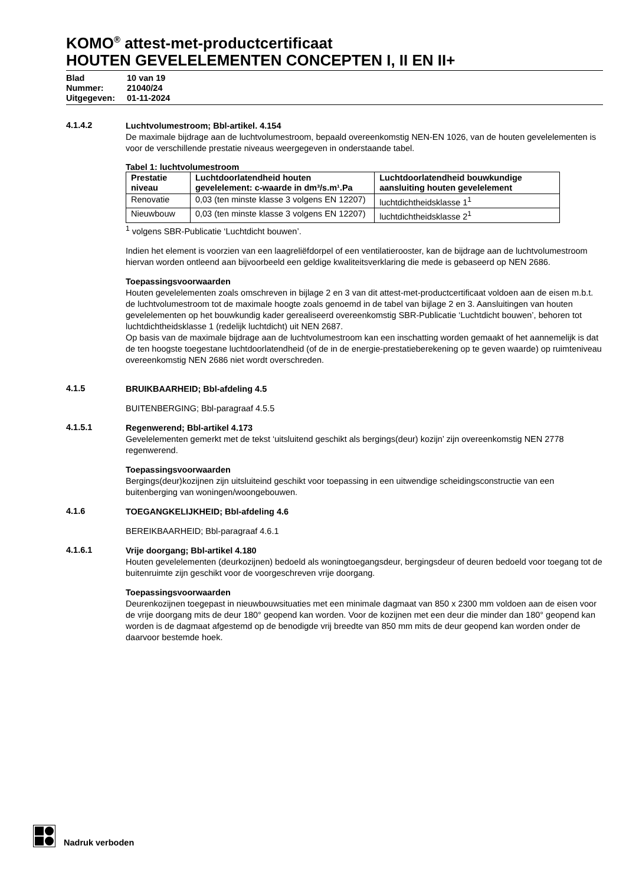KOMO<sup>®</sup> attest-met-productcertificaat
HOUTEN GEVELELEMENTEN CONCEPTEN I, II EN II+
| Blad | 10 van 19 |
| Nummer: | 21040/24 |
| Uitgegeven: | 01-11-2024 |
4.1.4.2
Luchtvolumestroom; Bbl-artikel. 4.154
De maximale bijdrage aan de luchtvolumestroom, bepaald overeenkomstig NEN-EN 1026, van de houten gevelelementen is voor de verschillende prestatie niveaus weergegeven in onderstaande tabel.
Tabel 1: luchtvolumestroom
| Prestatie niveau | Luchtdoorlatendheid houten gevelelement: c-waarde in dm³/s.m¹.Pa | Luchtdoorlatendheid bouwkundige aansluiting houten gevelelement |
| --- | --- | --- |
| Renovatie | 0,03 (ten minste klasse 3 volgens EN 12207) | luchtdichtheidsklasse 1<sup>1</sup> |
| Nieuwbouw | 0,03 (ten minste klasse 3 volgens EN 12207) | luchtdichtheidsklasse 2<sup>1</sup> |
<sup>1</sup> volgens SBR-Publicatie ‘Luchtdicht bouwen’.
Indien het element is voorzien van een laagreliëfdorpel of een ventilatierooster, kan de bijdrage aan de luchtvolumestroom hiervan worden ontleend aan bijvoorbeeld een geldige kwaliteitsverklaring die mede is gebaseerd op NEN 2686.
Toepassingsvoorwaarden
Houten gevelelementen zoals omschreven in bijlage 2 en 3 van dit attest-met-productcertificaat voldoen aan de eisen m.b.t. de luchtvolumestroom tot de maximale hoogte zoals genoemd in de tabel van bijlage 2 en 3. Aansluitingen van houten gevelelementen op het bouwkundig kader gerealiseerd overeenkomstig SBR-Publicatie ‘Luchtdicht bouwen’, behoren tot luchtdichtheidsklasse 1 (redelijk luchtdicht) uit NEN 2687.
Op basis van de maximale bijdrage aan de luchtvolumestroom kan een inschatting worden gemaakt of het aannemelijk is dat de ten hoogste toegestane luchtdoorlatendheid (of de in de energie-prestatieberekening op te geven waarde) op ruimteniveau overeenkomstig NEN 2686 niet wordt overschreden.
4.1.5
BRUIKBAARHEID; Bbl-afdeling 4.5
BUITENBERGING; Bbl-paragraaf 4.5.5
4.1.5.1
Regenwerend; Bbl-artikel 4.173
Gevelelementen gemerkt met de tekst ‘uitsluitend geschikt als bergings(deur) kozijn’ zijn overeenkomstig NEN 2778 regenwerend.
Toepassingsvoorwaarden
Bergings(deur)kozijnen zijn uitsluiteind geschikt voor toepassing in een uitwendige scheidingsconstructie van een buitenberging van woningen/woongebouwen.
4.1.6
TOEGANGKELIJKHEID; Bbl-afdeling 4.6
BEREIKBAARHEID; Bbl-paragraaf 4.6.1
4.1.6.1
Vrije doorgang; Bbl-artikel 4.180
Houten gevelelementen (deurkozijnen) bedoeld als woningtoegangsdeur, bergingsdeur of deuren bedoeld voor toegang tot de buitenruimte zijn geschikt voor de voorgeschreven vrije doorgang.
Toepassingsvoorwaarden
Deurenkozijnen toegepast in nieuwbouwsituaties met een minimale dagmaat van 850 x 2300 mm voldoen aan de eisen voor de vrije doorgang mits de deur 180° geopend kan worden. Voor de kozijnen met een deur die minder dan 180° geopend kan worden is de dagmaat afgestemd op de benodigde vrij breedte van 850 mm mits de deur geopend kan worden onder de daarvoor bestemde hoek.
Nadruk verboden